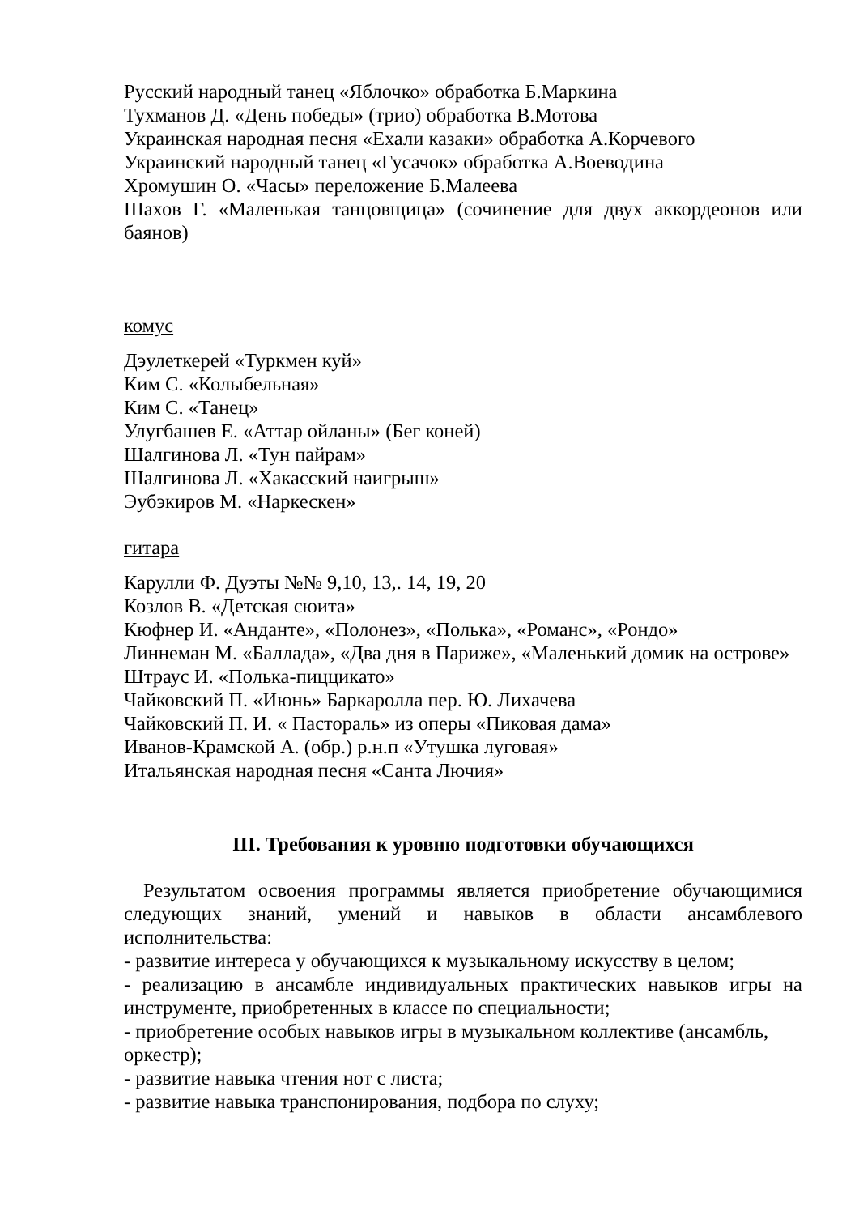Русский народный танец «Яблочко» обработка Б.Маркина
Тухманов Д. «День победы» (трио) обработка В.Мотова
Украинская народная песня «Ехали казаки» обработка А.Корчевого
Украинский народный танец «Гусачок» обработка А.Воеводина
Хромушин О. «Часы» переложение Б.Малеева
Шахов Г. «Маленькая танцовщица» (сочинение для двух аккордеонов или баянов)
комус
Дэулеткерей «Туркмен куй»
Ким С. «Колыбельная»
Ким С. «Танец»
Улугбашев Е. «Аттар ойланы» (Бег коней)
Шалгинова Л. «Тун пайрам»
Шалгинова Л. «Хакасский наигрыш»
Эубэкиров М. «Наркескен»
гитара
Карулли Ф. Дуэты №№ 9,10, 13,. 14, 19, 20
Козлов В. «Детская сюита»
Кюфнер И. «Анданте», «Полонез», «Полька», «Романс», «Рондо»
Линнеман М. «Баллада», «Два дня в Париже», «Маленький домик на острове»
Штраус И. «Полька-пиццикато»
Чайковский П. «Июнь» Баркаролла пер. Ю. Лихачева
Чайковский П. И. « Пастораль» из оперы «Пиковая дама»
Иванов-Крамской А. (обр.) р.н.п «Утушка луговая»
Итальянская народная песня «Санта Лючия»
III. Требования к уровню подготовки обучающихся
Результатом освоения программы является приобретение обучающимися следующих знаний, умений и навыков в области ансамблевого исполнительства:
- развитие интереса у обучающихся к музыкальному искусству в целом;
- реализацию в ансамбле индивидуальных практических навыков игры на инструменте, приобретенных в классе по специальности;
- приобретение особых навыков игры в музыкальном коллективе (ансамбль, оркестр);
- развитие навыка чтения нот с листа;
- развитие навыка транспонирования, подбора по слуху;